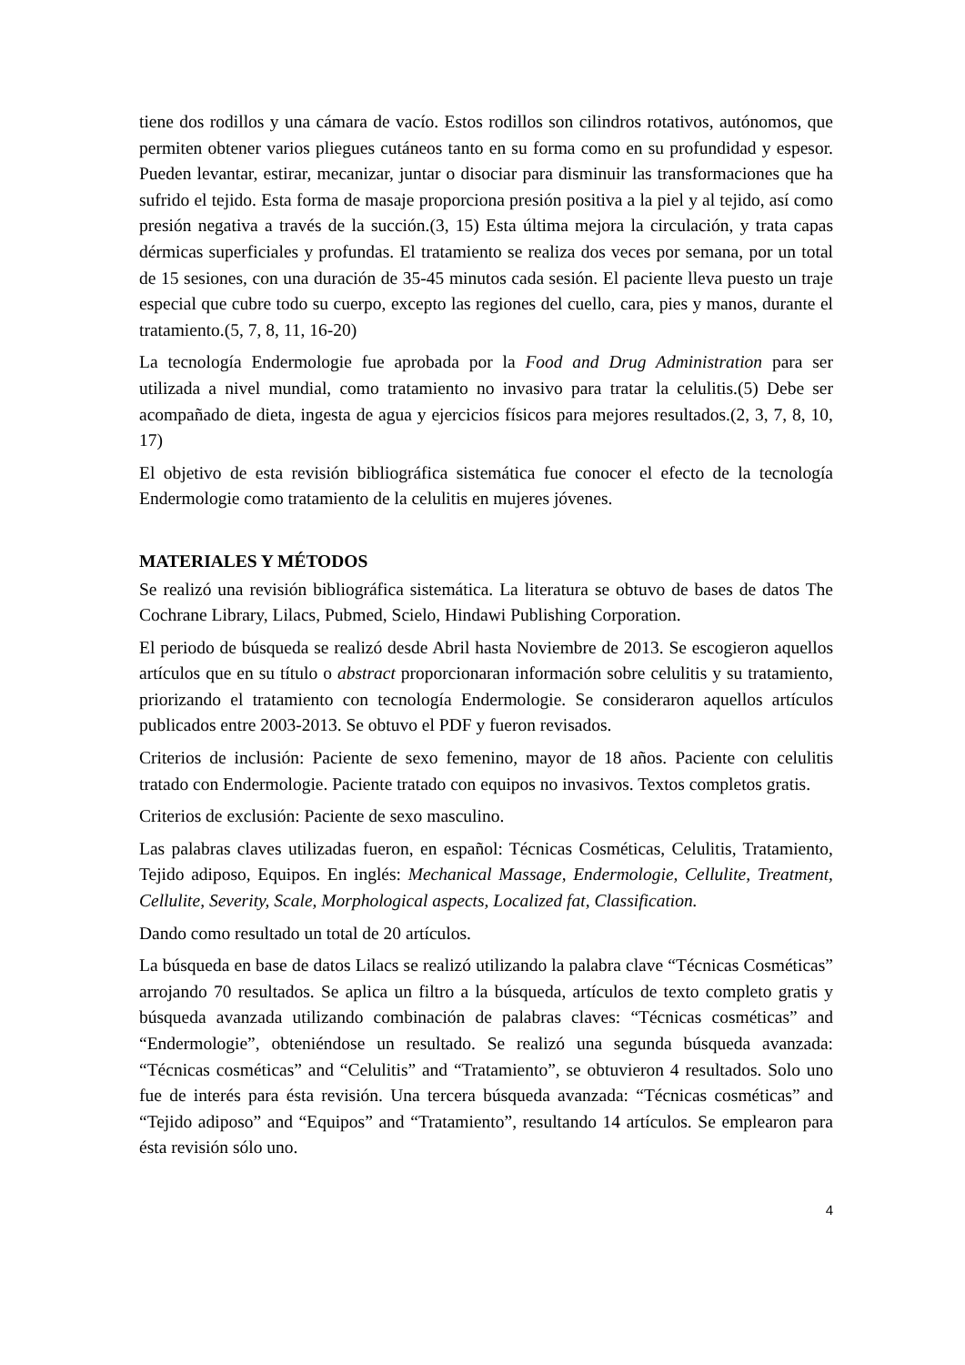tiene dos rodillos y una cámara de vacío. Estos rodillos son cilindros rotativos, autónomos, que permiten obtener varios pliegues cutáneos tanto en su forma como en su profundidad y espesor. Pueden levantar, estirar, mecanizar, juntar o disociar para disminuir las transformaciones que ha sufrido el tejido. Esta forma de masaje proporciona presión positiva a la piel y al tejido, así como presión negativa a través de la succión.(3, 15) Esta última mejora la circulación, y trata capas dérmicas superficiales y profundas. El tratamiento se realiza dos veces por semana, por un total de 15 sesiones, con una duración de 35-45 minutos cada sesión. El paciente lleva puesto un traje especial que cubre todo su cuerpo, excepto las regiones del cuello, cara, pies y manos, durante el tratamiento.(5, 7, 8, 11, 16-20)
La tecnología Endermologie fue aprobada por la Food and Drug Administration para ser utilizada a nivel mundial, como tratamiento no invasivo para tratar la celulitis.(5) Debe ser acompañado de dieta, ingesta de agua y ejercicios físicos para mejores resultados.(2, 3, 7, 8, 10, 17)
El objetivo de esta revisión bibliográfica sistemática fue conocer el efecto de la tecnología Endermologie como tratamiento de la celulitis en mujeres jóvenes.
MATERIALES Y MÉTODOS
Se realizó una revisión bibliográfica sistemática. La literatura se obtuvo de bases de datos The Cochrane Library, Lilacs, Pubmed, Scielo, Hindawi Publishing Corporation.
El periodo de búsqueda se realizó desde Abril hasta Noviembre de 2013. Se escogieron aquellos artículos que en su título o abstract proporcionaran información sobre celulitis y su tratamiento, priorizando el tratamiento con tecnología Endermologie. Se consideraron aquellos artículos publicados entre 2003-2013. Se obtuvo el PDF y fueron revisados.
Criterios de inclusión: Paciente de sexo femenino, mayor de 18 años. Paciente con celulitis tratado con Endermologie. Paciente tratado con equipos no invasivos. Textos completos gratis.
Criterios de exclusión: Paciente de sexo masculino.
Las palabras claves utilizadas fueron, en español: Técnicas Cosméticas, Celulitis, Tratamiento, Tejido adiposo, Equipos. En inglés: Mechanical Massage, Endermologie, Cellulite, Treatment, Cellulite, Severity, Scale, Morphological aspects, Localized fat, Classification.
Dando como resultado un total de 20 artículos.
La búsqueda en base de datos Lilacs se realizó utilizando la palabra clave “Técnicas Cosméticas” arrojando 70 resultados. Se aplica un filtro a la búsqueda, artículos de texto completo gratis y búsqueda avanzada utilizando combinación de palabras claves: “Técnicas cosméticas” and “Endermologie”, obteniéndose un resultado. Se realizó una segunda búsqueda avanzada: “Técnicas cosméticas” and “Celulitis” and “Tratamiento”, se obtuvieron 4 resultados. Solo uno fue de interés para ésta revisión. Una tercera búsqueda avanzada: “Técnicas cosméticas” and “Tejido adiposo” and “Equipos” and “Tratamiento”, resultando 14 artículos. Se emplearon para ésta revisión sólo uno.
4